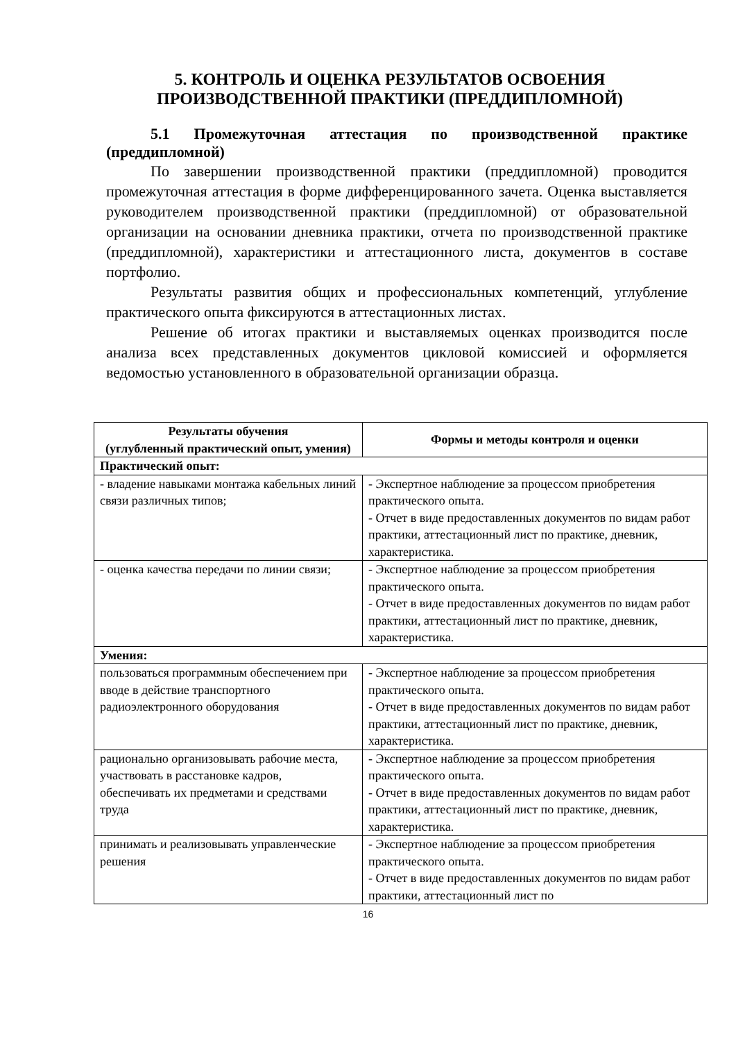5. КОНТРОЛЬ И ОЦЕНКА РЕЗУЛЬТАТОВ ОСВОЕНИЯ ПРОИЗВОДСТВЕННОЙ ПРАКТИКИ (ПРЕДДИПЛОМНОЙ)
5.1 Промежуточная аттестация по производственной практике (преддипломной)
По завершении производственной практики (преддипломной) проводится промежуточная аттестация в форме дифференцированного зачета. Оценка выставляется руководителем производственной практики (преддипломной) от образовательной организации на основании дневника практики, отчета по производственной практике (преддипломной), характеристики и аттестационного листа, документов в составе портфолио.
Результаты развития общих и профессиональных компетенций, углубление практического опыта фиксируются в аттестационных листах.
Решение об итогах практики и выставляемых оценках производится после анализа всех представленных документов цикловой комиссией и оформляется ведомостью установленного в образовательной организации образца.
| Результаты обучения (углубленный практический опыт, умения) | Формы и методы контроля и оценки |
| --- | --- |
| Практический опыт: | |
| - владение навыками монтажа кабельных линий связи различных типов; | - Экспертное наблюдение за процессом приобретения практического опыта. - Отчет в виде предоставленных документов по видам работ практики, аттестационный лист по практике, дневник, характеристика. |
| - оценка качества передачи по линии связи; | - Экспертное наблюдение за процессом приобретения практического опыта. - Отчет в виде предоставленных документов по видам работ практики, аттестационный лист по практике, дневник, характеристика. |
| Умения: | |
| пользоваться программным обеспечением при вводе в действие транспортного радиоэлектронного оборудования | - Экспертное наблюдение за процессом приобретения практического опыта. - Отчет в виде предоставленных документов по видам работ практики, аттестационный лист по практике, дневник, характеристика. |
| рационально организовывать рабочие места, участвовать в расстановке кадров, обеспечивать их предметами и средствами труда | - Экспертное наблюдение за процессом приобретения практического опыта. - Отчет в виде предоставленных документов по видам работ практики, аттестационный лист по практике, дневник, характеристика. |
| принимать и реализовывать управленческие решения | - Экспертное наблюдение за процессом приобретения практического опыта. - Отчет в виде предоставленных документов по видам работ практики, аттестационный лист по |
16